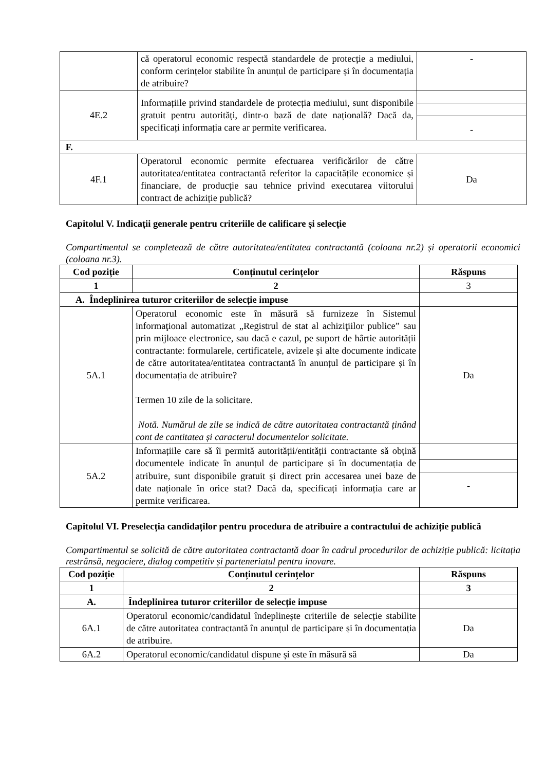| | că operatorul economic respectă standardele de protecție a mediului, conform cerințelor stabilite în anunțul de participare și în documentația de atribuire? | - |
| 4E.2 | Informațiile privind standardele de protecția mediului, sunt disponibile gratuit pentru autorități, dintr-o bază de date națională? Dacă da, specificați informația care ar permite verificarea. | - |
| F. | | |
| 4F.1 | Operatorul economic permite efectuarea verificărilor de către autoritatea/entitatea contractantă referitor la capacitățile economice și financiare, de producție sau tehnice privind executarea viitorului contract de achiziție publică? | Da |
Capitolul V. Indicații generale pentru criteriile de calificare și selecție
Compartimentul se completează de către autoritatea/entitatea contractantă (coloana nr.2) și operatorii economici (coloana nr.3).
| Cod poziție | Conținutul cerințelor | Răspuns |
| --- | --- | --- |
| 1 | 2 | 3 |
| A. Îndeplinirea tuturor criteriilor de selecție impuse | | |
| 5A.1 | Operatorul economic este în măsură să furnizeze în Sistemul informaţional automatizat „Registrul de stat al achiziţiilor publice” sau prin mijloace electronice, sau dacă e cazul, pe suport de hârtie autorității contractante: formularele, certificatele, avizele și alte documente indicate de către autoritatea/entitatea contractantă în anunțul de participare și în documentația de atribuire? Termen 10 zile de la solicitare. Notă. Numărul de zile se indică de către autoritatea contractantă ținând cont de cantitatea și caracterul documentelor solicitate. | Da |
| 5A.2 | Informațiile care să îi permită autorității/entității contractante să obțină documentele indicate în anunțul de participare și în documentația de atribuire, sunt disponibile gratuit și direct prin accesarea unei baze de date naționale în orice stat? Dacă da, specificați informația care ar permite verificarea. | - |
Capitolul VI. Preselecția candidaților pentru procedura de atribuire a contractului de achiziție publică
Compartimentul se solicită de către autoritatea contractantă doar în cadrul procedurilor de achiziție publică: licitația restrânsă, negociere, dialog competitiv și parteneriatul pentru inovare.
| Cod poziție | Conținutul cerințelor | Răspuns |
| --- | --- | --- |
| 1 | 2 | 3 |
| A. | Îndeplinirea tuturor criteriilor de selecție impuse | |
| 6A.1 | Operatorul economic/candidatul îndeplinește criteriile de selecție stabilite de către autoritatea contractantă în anunțul de participare și în documentația de atribuire. | Da |
| 6A.2 | Operatorul economic/candidatul dispune și este în măsură să | Da |